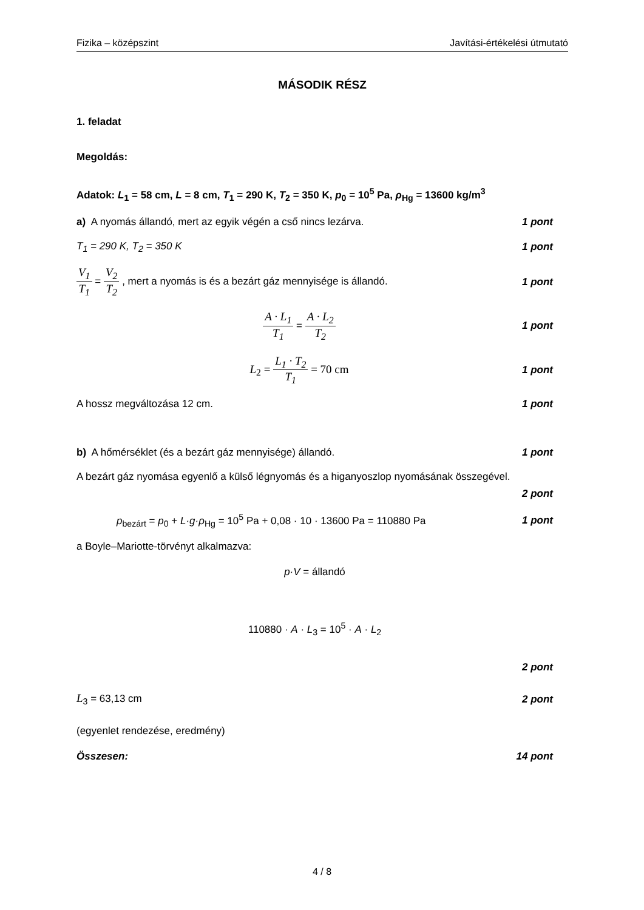Fizika – középszint Javítási-értékelési útmutató
MÁSODIK RÉSZ
1. feladat
Megoldás:
Adatok: L<sub>1</sub> = 58 cm, L = 8 cm, T<sub>1</sub> = 290 K, T<sub>2</sub> = 350 K, p<sub>0</sub> = 10<sup>5</sup> Pa, ρ<sub>Hg</sub> = 13600 kg/m<sup>3</sup>
a) A nyomás állandó, mert az egyik végén a cső nincs lezárva. 1 pont
T<sub>1</sub> = 290 K, T<sub>2</sub> = 350 K 1 pont
V<sub>1</sub> T<sub>1</sub> = V<sub>2</sub> T<sub>2</sub> , mert a nyomás is és a bezárt gáz mennyisége is állandó. 1 pont
A · L<sub>1</sub> T<sub>1</sub> = A · L<sub>2</sub> T<sub>2</sub> 1 pont
L<sub>2</sub> = L<sub>1</sub> · T<sub>2</sub> T<sub>1</sub> = 70 cm 1 pont
A hossz megváltozása 12 cm. 1 pont
b) A hőmérséklet (és a bezárt gáz mennyisége) állandó. 1 pont
A bezárt gáz nyomása egyenlő a külső légnyomás és a higanyoszlop nyomásának összegével.
2 pont
p<sub>bezárt</sub> = p<sub>0</sub> + L·g·ρ<sub>Hg</sub> = 10<sup>5</sup> Pa + 0,08 · 10 · 13600 Pa = 110880 Pa 1 pont
a Boyle–Mariotte-törvényt alkalmazva:
p·V = állandó
110880 · A · L<sub>3</sub> = 10<sup>5</sup> · A · L<sub>2</sub>
2 pont
L<sub>3</sub> = 63,13 cm 2 pont
(egyenlet rendezése, eredmény)
Összesen: 14 pont
4 / 8